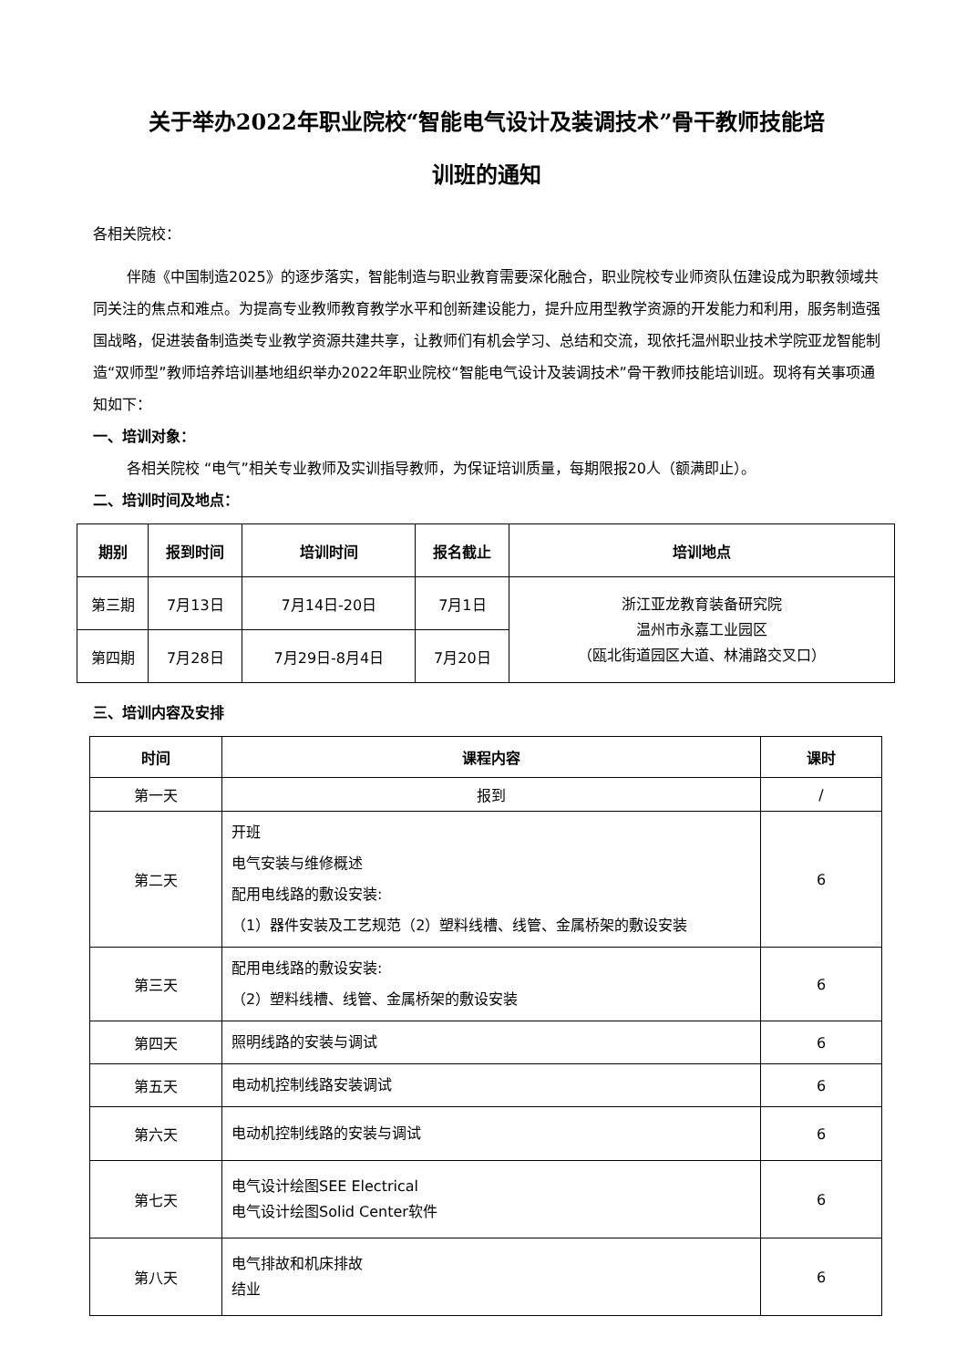关于举办2022年职业院校“智能电气设计及装调技术”骨干教师技能培
训班的通知
各相关院校：
伴随《中国制造2025》的逐步落实，智能制造与职业教育需要深化融合，职业院校专业师资队伍建设成为职教领域共同关注的焦点和难点。为提高专业教师教育教学水平和创新建设能力，提升应用型教学资源的开发能力和利用，服务制造强国战略，促进装备制造类专业教学资源共建共享，让教师们有机会学习、总结和交流，现依托温州职业技术学院亚龙智能制造“双师型”教师培养培训基地组织举办2022年职业院校“智能电气设计及装调技术”骨干教师技能培训班。现将有关事项通知如下：
一、培训对象：
各相关院校 “电气”相关专业教师及实训指导教师，为保证培训质量，每期限报20人（额满即止）。
二、培训时间及地点：
| 期别 | 报到时间 | 培训时间 | 报名截止 | 培训地点 |
| --- | --- | --- | --- | --- |
| 第三期 | 7月13日 | 7月14日-20日 | 7月1日 | 浙江亚龙教育装备研究院 温州市永嘉工业园区 （瓯北街道园区大道、林浦路交叉口） |
| 第四期 | 7月28日 | 7月29日-8月4日 | 7月20日 | |
三、培训内容及安排
| 时间 | 课程内容 | 课时 |
| --- | --- | --- |
| 第一天 | 报到 | / |
| 第二天 | 开班 电气安装与维修概述 配用电线路的敷设安装: （1）器件安装及工艺规范（2）塑料线槽、线管、金属桥架的敷设安装 | 6 |
| 第三天 | 配用电线路的敷设安装: （2）塑料线槽、线管、金属桥架的敷设安装 | 6 |
| 第四天 | 照明线路的安装与调试 | 6 |
| 第五天 | 电动机控制线路安装调试 | 6 |
| 第六天 | 电动机控制线路的安装与调试 | 6 |
| 第七天 | 电气设计绘图SEE Electrical 电气设计绘图Solid Center软件 | 6 |
| 第八天 | 电气排故和机床排故 结业 | 6 |